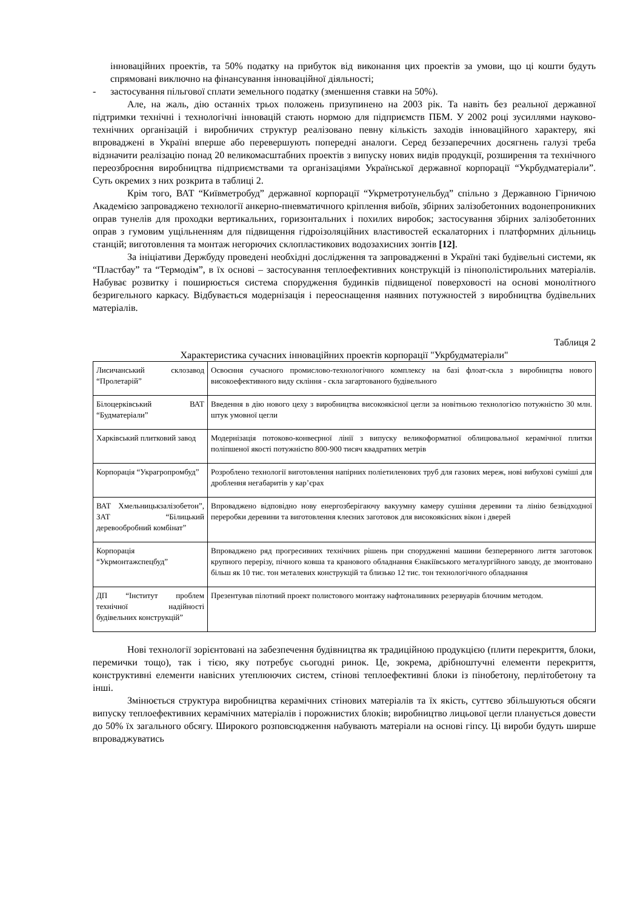інноваційних проектів, та 50% податку на прибуток від виконання цих проектів за умови, що ці кошти будуть спрямовані виключно на фінансування інноваційної діяльності;
- застосування пільгової сплати земельного податку (зменшення ставки на 50%).
Але, на жаль, дію останніх трьох положень призупинено на 2003 рік. Та навіть без реальної державної підтримки технічні і технологічні інновацій стають нормою для підприємств ПБМ. У 2002 році зусиллями науково-технічних організацій і виробничих структур реалізовано певну кількість заходів інноваційного характеру, які впроваджені в Україні вперше або перевершують попередні аналоги. Серед беззаперечних досягнень галузі треба відзначити реалізацію понад 20 великомасштабних проектів з випуску нових видів продукції, розширення та технічного переозброєння виробництва підприємствами та організаціями Української державної корпорації “Укрбудматеріали”. Суть окремих з них розкрита в таблиці 2.
Крім того, ВАТ “Київметробуд” державної корпорації “Укрметротунельбуд” спільно з Державною Гірничою Академією запроваджено технології анкерно-пневматичного кріплення вибоїв, збірних залізобетонних водонепроникних оправ тунелів для проходки вертикальних, горизонтальних і похилих виробок; застосування збірних залізобетонних оправ з гумовим ущільненням для підвищення гідроізоляційних властивостей ескалаторних і платформних дільниць станцій; виготовлення та монтаж негорючих склопластикових водозахисних зонтів [12].
За ініціативи Держбуду проведені необхідні дослідження та запровадженні в Україні такі будівельні системи, як “Пластбау” та “Термодім”, в їх основі – застосування теплоефективних конструкцій із пінополістирольних матеріалів. Набуває розвитку і поширюється система спорудження будинків підвищеної поверховості на основі монолітного безригельного каркасу. Відбувається модернізація і переоснащення наявних потужностей з виробництва будівельних матеріалів.
Таблиця 2
Характеристика сучасних інноваційних проектів корпорації "Укрбудматеріали"
| Лисичанський склозавод “Пролетарій” | Освоєння сучасного промислово-технологічного комплексу на базі флоат-скла з виробництва нового високоефективного виду скління - скла загартованого будівельного |
| Білоцерківський ВАТ “Будматеріали” | Введення в дію нового цеху з виробництва високоякісної цегли за новітньою технологією потужністю 30 млн. штук умовної цегли |
| Харківський плитковий завод | Модернізація потоково-конвеєрної лінії з випуску великоформатної облицювальної керамічної плитки поліпшеної якості потужністю 800-900 тисяч квадратних метрів |
| Корпорація “Украгропромбуд” | Розроблено технології виготовлення напірних поліетиленових труб для газових мереж, нові вибухові суміші для дроблення негабаритів у кар’єрах |
| ВАТ Хмельницькзалізобетон”, ЗАТ “Білицький деревообробний комбінат” | Впроваджено відповідно нову енергозберігаючу вакуумну камеру сушіння деревини та лінію безвідходної переробки деревини та виготовлення клеєних заготовок для високоякісних вікон і дверей |
| Корпорація “Укрмонтажспецбуд” | Впроваджено ряд прогресивних технічних рішень при спорудженні машини безперервного лиття заготовок крупного перерізу, пічного ковша та кранового обладнання Єнакіївського металургійного заводу, де змонтовано більш як 10 тис. тон металевих конструкцій та близько 12 тис. тон технологічного обладнання |
| ДП “Інститут проблем технічної надійності будівельних конструкцій” | Презентував пілотний проект полистового монтажу нафтоналивних резервуарів блочним методом. |
Нові технології зорієнтовані на забезпечення будівництва як традиційною продукцією (плити перекриття, блоки, перемички тощо), так і тією, яку потребує сьогодні ринок. Це, зокрема, дрібноштучні елементи перекриття, конструктивні елементи навісних утеплюючих систем, стінові теплоефективні блоки із пінобетону, перлітобетону та інші.
Змінюється структура виробництва керамічних стінових матеріалів та їх якість, суттєво збільшуються обсяги випуску теплоефективних керамічних матеріалів і порожнистих блоків; виробництво лицьової цегли планується довести до 50% їх загального обсягу. Широкого розповсюдження набувають матеріали на основі гіпсу. Ці вироби будуть ширше впроваджуватись